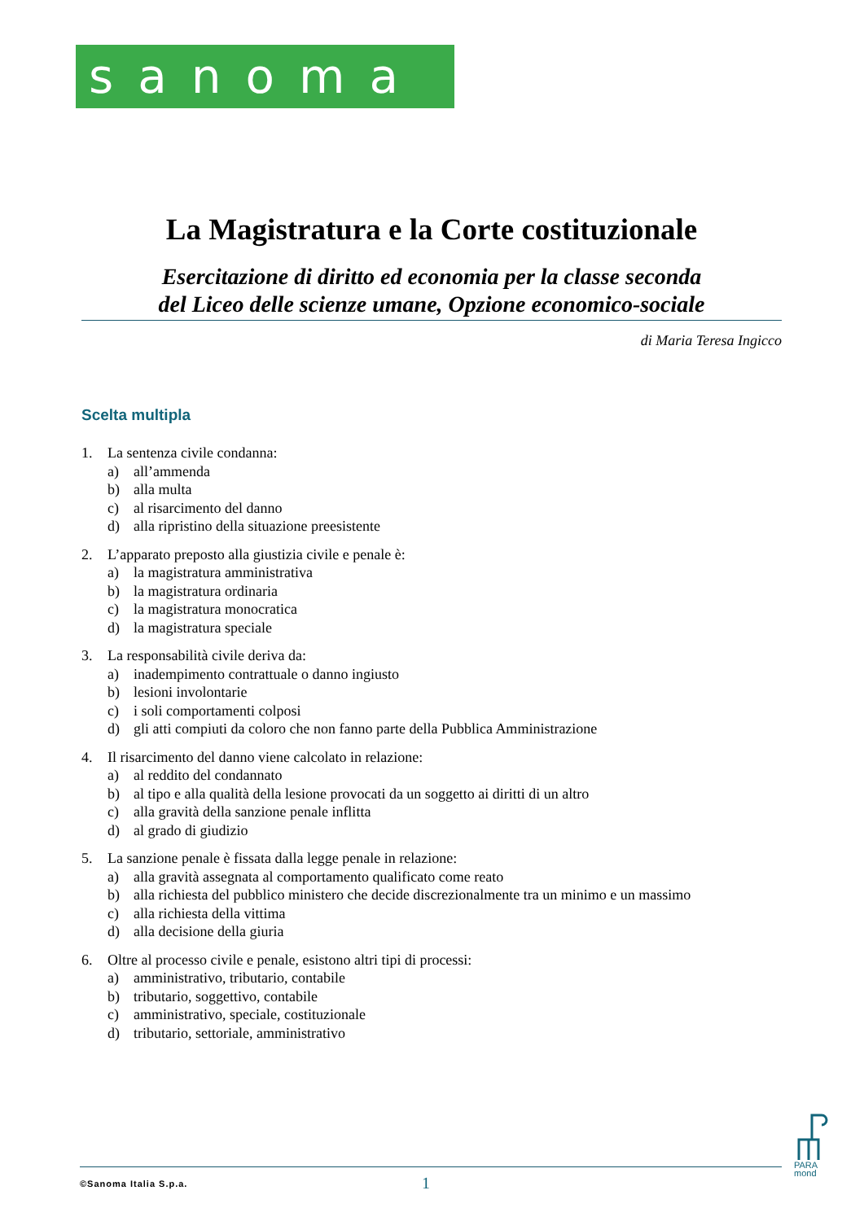sanoma
La Magistratura e la Corte costituzionale
Esercitazione di diritto ed economia per la classe seconda
del Liceo delle scienze umane, Opzione economico-sociale
di Maria Teresa Ingicco
Scelta multipla
1. La sentenza civile condanna:
a) all’ammenda
b) alla multa
c) al risarcimento del danno
d) alla ripristino della situazione preesistente
2. L’apparato preposto alla giustizia civile e penale è:
a) la magistratura amministrativa
b) la magistratura ordinaria
c) la magistratura monocratica
d) la magistratura speciale
3. La responsabilità civile deriva da:
a) inadempimento contrattuale o danno ingiusto
b) lesioni involontarie
c) i soli comportamenti colposi
d) gli atti compiuti da coloro che non fanno parte della Pubblica Amministrazione
4. Il risarcimento del danno viene calcolato in relazione:
a) al reddito del condannato
b) al tipo e alla qualità della lesione provocati da un soggetto ai diritti di un altro
c) alla gravità della sanzione penale inflitta
d) al grado di giudizio
5. La sanzione penale è fissata dalla legge penale in relazione:
a) alla gravità assegnata al comportamento qualificato come reato
b) alla richiesta del pubblico ministero che decide discrezionalmente tra un minimo e un massimo
c) alla richiesta della vittima
d) alla decisione della giuria
6. Oltre al processo civile e penale, esistono altri tipi di processi:
a) amministrativo, tributario, contabile
b) tributario, soggettivo, contabile
c) amministrativo, speciale, costituzionale
d) tributario, settoriale, amministrativo
PARA
mond
©Sanoma Italia S.p.a. 1